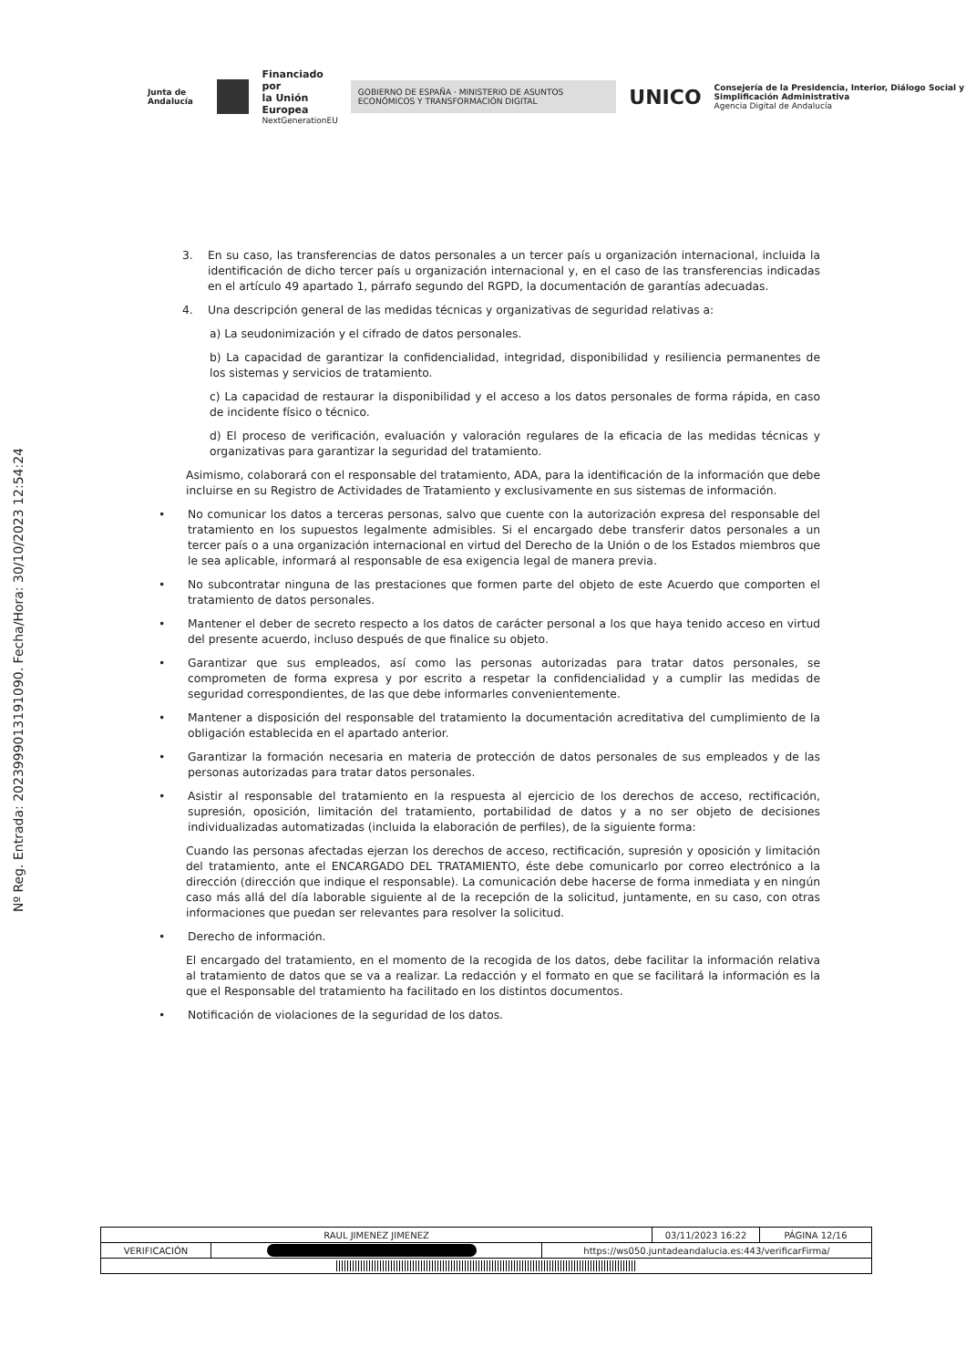Junta de Andalucía
Financiado por
la Unión Europea
NextGenerationEU
GOBIERNO DE ESPAÑA · MINISTERIO DE ASUNTOS ECONÓMICOS Y TRANSFORMACIÓN DIGITAL
UNICO
Consejería de la Presidencia, Interior, Diálogo Social y Simplificación Administrativa
Agencia Digital de Andalucía
Nº Reg. Entrada: 202399901319109​0. Fecha/Hora: 30/10/2023 12:54:24
3. En su caso, las transferencias de datos personales a un tercer país u organización internacional, incluida la identificación de dicho tercer país u organización internacional y, en el caso de las transferencias indicadas en el artículo 49 apartado 1, párrafo segundo del RGPD, la documentación de garantías adecuadas.
4. Una descripción general de las medidas técnicas y organizativas de seguridad relativas a:
a) La seudonimización y el cifrado de datos personales.
b) La capacidad de garantizar la confidencialidad, integridad, disponibilidad y resiliencia permanentes de los sistemas y servicios de tratamiento.
c) La capacidad de restaurar la disponibilidad y el acceso a los datos personales de forma rápida, en caso de incidente físico o técnico.
d) El proceso de verificación, evaluación y valoración regulares de la eficacia de las medidas técnicas y organizativas para garantizar la seguridad del tratamiento.
Asimismo, colaborará con el responsable del tratamiento, ADA, para la identificación de la información que debe incluirse en su Registro de Actividades de Tratamiento y exclusivamente en sus sistemas de información.
• No comunicar los datos a terceras personas, salvo que cuente con la autorización expresa del responsable del tratamiento en los supuestos legalmente admisibles. Si el encargado debe transferir datos personales a un tercer país o a una organización internacional en virtud del Derecho de la Unión o de los Estados miembros que le sea aplicable, informará al responsable de esa exigencia legal de manera previa.
• No subcontratar ninguna de las prestaciones que formen parte del objeto de este Acuerdo que comporten el tratamiento de datos personales.
• Mantener el deber de secreto respecto a los datos de carácter personal a los que haya tenido acceso en virtud del presente acuerdo, incluso después de que finalice su objeto.
• Garantizar que sus empleados, así como las personas autorizadas para tratar datos personales, se comprometen de forma expresa y por escrito a respetar la confidencialidad y a cumplir las medidas de seguridad correspondientes, de las que debe informarles convenientemente.
• Mantener a disposición del responsable del tratamiento la documentación acreditativa del cumplimiento de la obligación establecida en el apartado anterior.
• Garantizar la formación necesaria en materia de protección de datos personales de sus empleados y de las personas autorizadas para tratar datos personales.
• Asistir al responsable del tratamiento en la respuesta al ejercicio de los derechos de acceso, rectificación, supresión, oposición, limitación del tratamiento, portabilidad de datos y a no ser objeto de decisiones individualizadas automatizadas (incluida la elaboración de perfiles), de la siguiente forma:
Cuando las personas afectadas ejerzan los derechos de acceso, rectificación, supresión y oposición y limitación del tratamiento, ante el ENCARGADO DEL TRATAMIENTO, éste debe comunicarlo por correo electrónico a la dirección (dirección que indique el responsable). La comunicación debe hacerse de forma inmediata y en ningún caso más allá del día laborable siguiente al de la recepción de la solicitud, juntamente, en su caso, con otras informaciones que puedan ser relevantes para resolver la solicitud.
• Derecho de información.
El encargado del tratamiento, en el momento de la recogida de los datos, debe facilitar la información relativa al tratamiento de datos que se va a realizar. La redacción y el formato en que se facilitará la información es la que el Responsable del tratamiento ha facilitado en los distintos documentos.
• Notificación de violaciones de la seguridad de los datos.
| RAUL JIMENEZ JIMENEZ | | | 03/11/2023 16:22 | PÁGINA 12/16 |
| VERIFICACIÓN | | https://ws050.juntadeandalucia.es:443/verificarFirma/ | | |